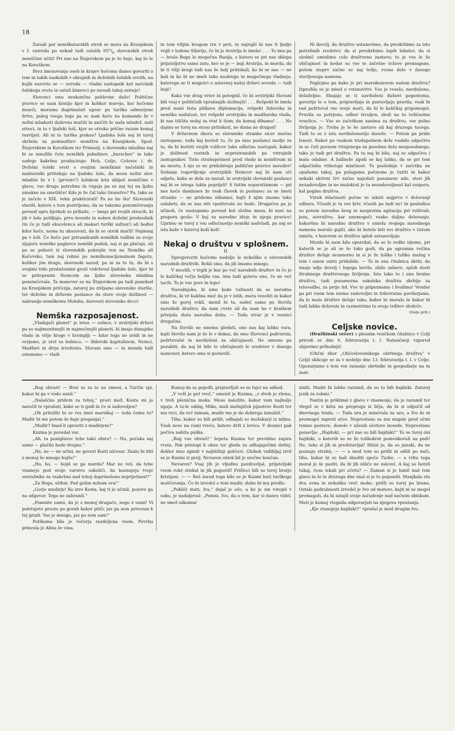18
Zaradi par nemškutarskih otrok se mora na Kranjskem v I. razredu po nekod tudi ostalih 95°/<sub>0</sub> slovenskih otrok nemščine učiti! Pri nas na Štajerskem pa je še huje, kaj še le na Koroškem.
Brez imenovanja oseb in krajev hočemo danes govoriti o tem in takih naskokih v okrajnih in deželnih šolskih svetih, na kojih nasvete se — seveda — vladni zastopnik kot načelnik šolskega sveta in ostali kimovci po navadi takoj ozirajo!
Slovenci smo neskončno pohlevne duše! Politične pravice se nam kratijo kjer in kolikor morejo, kar hočemo doseči, moramo doprinašati uprav po turško odmerjene žrtve, poleg vsega tega pa se nam hoče na komando že v nežni mladosti duševno mučiti in uničiti še naša mladež, naši otroci, in to v ljudski šoli, kjer se otroku prične razum komaj razvijati. Ali ni to turška praksa? Ljudska šola naj bi torej skrbela za pomnožitev nemštva na Kranjskem, Spod. Štajerskem in Koroškem ter Primorji, s slovensko mladino naj bi se množile čete nemških pobalinov, „burschov“ in take sodrge kakršno producirajo: Heb, Celje, Celovec i. dr. Deželni šolski sveti s svojimi nemškimi načelniki in nadzorniki pritiskajo na ljudsko šolo, da mora nežni slov. mladini že v I. (prvem!!) šolskem letu ubijati nemščino v glavo, vse drugo potrebno in vzgoja pa se naj tej na ljubo umakne na smetišče! Kdo je že čul tako tiranstvo? Pa, tako se je začelo v XIX. veku prakticirati! Pa ne bo šlo! Slovenski stariši, katere s tem pozivljemo, da se takemu ponemčevanju povsod upro kjerkoli se prikaže, — imajo pri svojih otrocih, ki jih v šolo pošiljajo, prvo besedo in noben deželni predsednik (in če je tudi ekscelenca ali makari turški sultan!) ali bodisi kdor hoče, nema tu ukazovati, da bi se otrok mučil! Najmanj pa v šoli. Če hoče par privandranih nemških rodbin za svoje zijajoče nemške paglavce nemški poduk, naj si ga plačajo, ali pa se poberó iz slovenskih pokrajin ven na Nemško ali Kočevsko, tam naj rohné po nemškonacijonalnem fagotu, kolikor jim drago, slovenski narod, pa ni za to tu, da bi s svojimi trdo prisluženimi groši vzdrževal ljudske šole, kjer bi se pritepenim Nemcem na ljubo slovenska mladina ponemčevala. Ta manever se na Štajerskem pa tudi ponekod na Kranjskem pričenja, zatorej po zivljamo slovenske stariše, ter deželne in državne poslance da store svojo dolžnost — zabranijo nemškemu Molohu, darovati slovensko deco!
Nemška razposajenost.
„Vladajoči planet“ je letos — solnce, v avstrijski državi pa so najimenitnejši in najmočnejši planeti, ki imajo dunajsko vlado in višje kroge v kremplji — kdor tega ne uvidi in ne verjame, je zrel za bolnico, — židovski kapitalizem, Nemci, Madžari in divja irredenta. Slovani smo — in menda tudi ostanemo — vladi
in tem višjim krogom trn v peti, in najrajši bi nas ti ljudje vrgli v ledeno Sibirijo, če bi jo Avstrija le imela! . . . To ima pa — hvala Bogu le mogočna Rusija, s katero se pri nas sklepa prijateljstvo samo zato, ker se je — boji Avstrija, in morda, da bi ti višji krogi tudi nas še bolj pritiskali, ko bi se nas — ne bali in ko bi ne imeli tako modrega in mogočnega vladarja, katerega se ti mogotci o ustavnej našej državi seveda — tudi bojé!
Kako vse drug veter bi potegnil, če bi avstrijski Slovani bili vsaj v političnih vprašanjih složnejši! . . . Rešpekt bi imela pred nami tista piškava diplomacija, rešpekt židovska in nemška nadutost, ter rešpekt avstrijska in madžarska vlada, ki nas tiščita sedaj za vrat k tlom, da komaj dihamo! . . . Ne dajmo se torej na steno pritiskati, ne doma ne drugod!
V državnem zboru so slovanske stranke sicer močno zastopane, toda kaj koristi to, če pa niso poslanci možje za to, da bi koristi svojih volilcev tako odločno zastopali, kakor je dolžnost vestnih in nepristranskih pa vztrajnih zastopnikov. Tista strahopetnost pred vlado in nemštvom ni na mestu, ž njo se ne pridobivajo politične pravice narodov! Sedanje rogoviljenje avstrijskih Nemcev naj bi nam oči odprlo, kako se dela za narod, in avstrijski slovanski poslanci naj bi se istega takta poprijeli! S tistim separatizmom — pri nas hoče dandanes že vsak človek in poslanec za se imeti stranko — ne pridemo nikamor, kajti ž njim znamo tako oslabeti, da se nas niti vpoštevalo ne bode. Drugačen pa je učinek, če nastopamo povsod kot složna masa, ki nosi na praporu geslo: V boj za narodne ideje in njega pravice! Uprimo se torej z vso odločnostjo nemški nadvladi, pa naj se ista kaže v katerej koži koli!
Nekaj o društvu v splošnem.
II.
Spregovoriti hočemo nadalje le nekoliko o slovenskih narodnih društvih. Rekli smo, da jih imamo mnogo.
V mestih, v trgih je kar po več narodnih društev in če je le količkaj večja boljša vas, ima tudi gotovo eno, če ne več tacih. To je vse prav in lepo!
Narodnjaka, ki ume kake važnosti da so narodna društva, ki vé kakšna moč da je v istih, mora veseliti in kakor smo že gorej rekli, menil bi ta, sodeč samo po številu narodnih društev, da nam cvete ali da nam bo v kratkem prisijala zlata narodna doba. — Toda stvar je v resnici drugačna.
Na število ne smemo gledati, ono nas kaj lahko vara, kajti število nam je še le v dokaz, da smo Slovenci podvzetni, požrtovalni in navdušeni za običajnosti. Ne smemo pa pozabiti, da naj bi bile te običajnosti le sredstev v dosego namenov, katere smo si postavili.
Ni dovolj, da društvo ustanovimo, da preskrbimo za isto potrebnih sredstev, da si preskrbimo lepih lokalov, da si slednič omislimo celo društveno zastavo; to je vse le še običajnost in kedar so vse te začetne težave premagane, potem stoprv začne se naj težje, resno delo v dosego stavljenega namena.
Poglejmo pa kako je pri marsikaterem našem društvu? Izprožila se je misel o vstanovitvi. Vse je veselo, navdušeno, delaželjno. Shajajo se ti navdušeni duhovi pogostoma, govorijo le o tem, pripravljajo in postavljajo pravila, vsak bi rad požrtoval vse svoje moči, da bi le količkaj pripomogel. Pravila so potrjena, odbor izvoljen, sledi na to veličastna veselica. — Vse se začetkom zanima za društvo, vse polno življenja je. Treba je le še zastave ali kaj druzega tacega. Tudi to se z isto navdušenostjo doseže. — Potem pa pride lenost. Kakor po vsakem trudapolnem delu vsakdo odpočiva in se čuti povsem vtrujenega za posebno delo nesposobnega, tako je tudi pri društvu. Pa to naj bi bilo, naj se odpočiva i malo odahne. A žalibože zgodi se kaj lahko, da se pri tem odpočinku vtihotapi mlačnost. To poslednjo v začetku ne opažamo takoj, pa polagoma počnemo jo čutiti in kakor nekaki skrivni črv začne najedati posameze ude, stori jih nezadovoljne in ne malokrat je ta nezadovoljnost kal razpora, kal pogina društva.
Vzrok mlačnosti počne se iskati najprvo v delovanji odbora. Včasih je ta res kriv, včasih pa tudi ne! In posledica so potem navadno kreg in nasprotna agitacija pri volitvah, jeza, sovraštvo, kar onemogoči vsako daljno delovanje, kakoršno bi narodno društvo v smislu svojega narodnega namena moralo gojiti, ako bi hotelo biti res društvo v tistem smislu, v katerem se društva sploh ustanovljajo.
Morda bi nam kdo oporekal, da so le redke izjeme, pri katerih se je ali se še tako godi, da pa ogromna večina društev deluje neumorno in si je že toliko i toliko zaslug v tem i onem oziru pridobilo. — Ta in ona čitalnica skrbi, da imajo udje dovelj i lepega berila, obilo zabave, sploh dosti živahnega društvenega življenja. Isto tako to i ono bralno društvo, tudi posamezna sokolska društva skrbijo za telovadbo, za petje itd. Vse to pripoznamo i hvalimo! Vendar pa pri vsem tem nismo zadovoljni in trdovratno povdarjamo, da le malo društev deluje tako, kakor bi moralo in kakor bi tudi lahko delovalo in razmotrimo to svojo trditev sledeče.
(Dalje prih.)
Celjske novice.
(Družbinski večer) s plesnim venčkom čitalnice v Celji priredi se dne 6. februvarija t. l. Natančneji vzpored objavimo prihodnjič.
(Občni zbor „Občeslovenskega obrtnega društva“ v Celji) sklicuje se za v nedeljo dne 13. februvarija t. l. v Celje. Opozarjamo s tem vse zunanje obrtnike in gospodarje na ta zani-
„Bog obvari! — Brat se za to ne zmeni, a Turčin spi, kakor bi ga v vodo sunil.“
„Nalašćno pridem za teboj,“ pravi mož. Kosta mi jo naročil te vprašati, kakó se ti godi in če si zadovoljen?
„Oh pritožiti bi se res imel marsikaj — toda čemu to? Mudir bi me potem še huje proganjal.“
„Mudir? Imaš-li opraviti z mudirjem?“
Kuzma je povedal vse.
„Ah, ta poniglavec tebe takó obira? — Nu, počaka naj samó — plačilo bode dvojno.“
„Ne, ne — ne učini, ne govori Kosti ničesar. Znalo bi biti z menoj še mnogo hujše!“
„Ho, ho, — bojiš se ga morda? Mar ne veš, da tebe vzamejo pod svoje varstvo sokoliči, da kaznujejo tvoje sovražnike za vsakršno nad teboj doprinešeno neprijetnost?“
„Za Boga, utihni. Pod golim nebom sva!“
„Gorje mudirju! Ko izve Kosta, kaj ti je učinil, pozove ga na odgovor. Tega ne zabraniš.“
„Pomnite samó, da je z menoj drugače, nego z vami! Vi poletujete prosto po gorah kakor ptiči; jaz pa sem privezan k tej grudi. Vas je mnogo, jaz pa sem sam!“
Potihoma bila je večerja razdeljena vsem. Povrhu prinesla je Alina še vina.
Komaj da so pojedli, pripravljali so se tujci na odhod.
„V veži je pet vreč,“ omenil je Kuzma; „v dveh je ržena, v treh pšenična moka. Meso naložite, kakor vam najbolje ugaja. A to-le oddaj, Miko, mali mošnjiček pijastrov Kosti ter mu reci, da več nimam, mudir me je do dobrega izmolzil.“
Tiho, kakor so bili prišli, odhajali so možakarji iz mlina. Vsak nese na rami vrečo, katero drži z levico. V desnici pak počiva nabita puška.
„Bog vas obvari!“ šepeta Kuzma ter previdno zapira vrata. Pak pristopi k oknu ter gleda za odhajajočimi dotlej, dokler niso zginili v najbližnji goščavi. Globok vzdihljaj izvil se je Kuzmi iz prsij. Nevaren obisk bil je srečno končan.
Nevaren? Vsaj jih je vljudno pozdravljal, prijateljski vsem roké stiskal in jih pogostil! Prišleci bili so torej bratje kristjani. — — Baš zarad tega bilo se je Kuzmi bati turškega maščevanja. Če bi izvedel o tem mudir, slabo bi mu predlo.
„Pokliči mati, Iva,“ dejal je oče, a ko je sin vstopil v sobo, je nadaljeval: „Pomni, Ivo, da o tem, kar si danes videl, ne smeš nikomur
ziniti. Mudir bi lahko razumil, da so to bili hajduki. Zatorej jezik za zobmi.“
Fantin je prikimal z glavo v znamenje, da je razumil ter vlegel se v kôtu na preprogo iz ličja, da bi si odpočil od dnevnega truda. — Toda ura je minévala za uro, a Ivo še ni premogel zapreti očes. Neprestano so mu migale pred očmi temne postave, donele v ušesih očetove besede. Neprestano ponavlja: „Hajduki, — pri nas so bili hajduki!“ To so torej óni hajduki, o katerih so se že tolikokrat pomenkovali na paši! Ne, tako si jih ni predstavljal! Slišal je, da so junaki, da ne poznajo strahú, — — a med tem so prišli in odšli po noči, tiho, kakor bi se bali zbuditi speče Turke, — a vrhu tega moral je še paziti, da bi jih nihče ne zalezel. A kaj so hoteli tukaj, česa iskali pri očetu? — Zaman si je lomil nad tem glavo in še le druzega dne znal si je to pojasniti. Manjkala sta dva ovna in nekoliko vreč moke; prišli so torej po hrano. Ostale podrobnosti izvedel je Ivo od matere, kajti ni se mogel premagati, da bi zatajil svoje začudenje nad nočnim obiskom. Mati je komaj vtegnila odgovarjati na njegova vprašanja.
„Kje stanujejo hajduki?“ vprašal je med drugim Ivo.